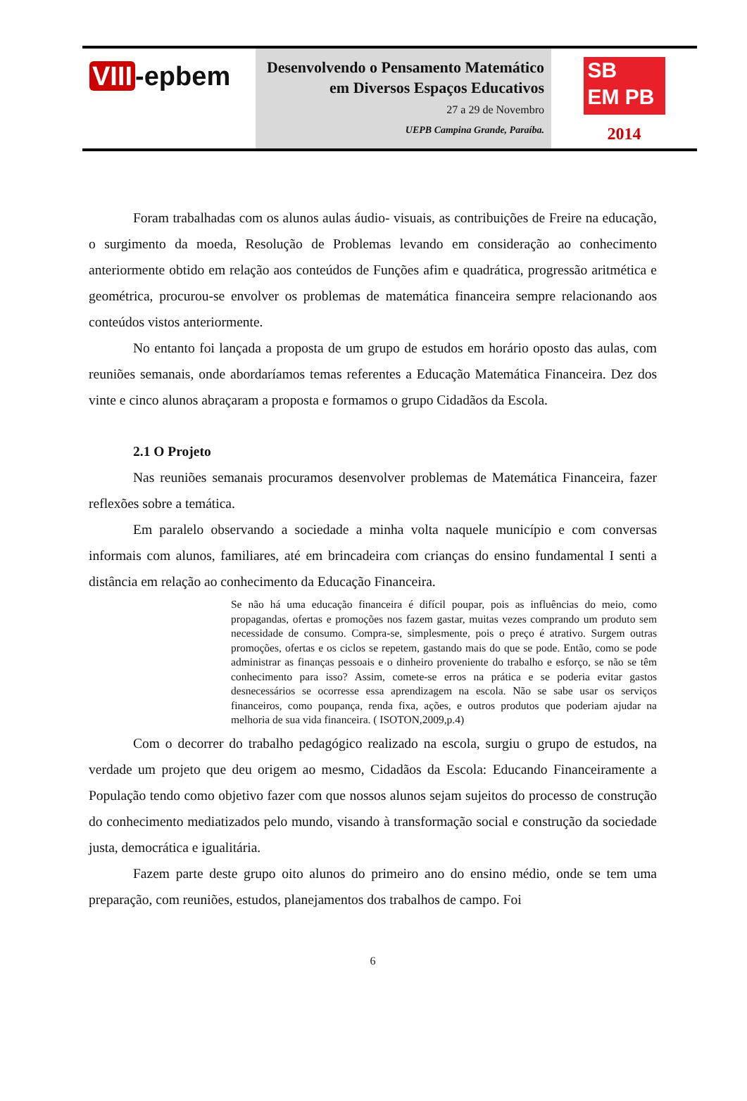VIII -epbem
Desenvolvendo o Pensamento Matemático
em Diversos Espaços Educativos
27 a 29 de Novembro
UEPB Campina Grande, Paraíba.
SB
EM PB
2014
Foram trabalhadas com os alunos aulas áudio- visuais, as contribuições de Freire na educação, o surgimento da moeda, Resolução de Problemas levando em consideração ao conhecimento anteriormente obtido em relação aos conteúdos de Funções afim e quadrática, progressão aritmética e geométrica, procurou-se envolver os problemas de matemática financeira sempre relacionando aos conteúdos vistos anteriormente.
No entanto foi lançada a proposta de um grupo de estudos em horário oposto das aulas, com reuniões semanais, onde abordaríamos temas referentes a Educação Matemática Financeira. Dez dos vinte e cinco alunos abraçaram a proposta e formamos o grupo Cidadãos da Escola.
2.1 O Projeto
Nas reuniões semanais procuramos desenvolver problemas de Matemática Financeira, fazer reflexões sobre a temática.
Em paralelo observando a sociedade a minha volta naquele município e com conversas informais com alunos, familiares, até em brincadeira com crianças do ensino fundamental I senti a distância em relação ao conhecimento da Educação Financeira.
Se não há uma educação financeira é difícil poupar, pois as influências do meio, como propagandas, ofertas e promoções nos fazem gastar, muitas vezes comprando um produto sem necessidade de consumo. Compra-se, simplesmente, pois o preço é atrativo. Surgem outras promoções, ofertas e os ciclos se repetem, gastando mais do que se pode. Então, como se pode administrar as finanças pessoais e o dinheiro proveniente do trabalho e esforço, se não se têm conhecimento para isso? Assim, comete-se erros na prática e se poderia evitar gastos desnecessários se ocorresse essa aprendizagem na escola. Não se sabe usar os serviços financeiros, como poupança, renda fixa, ações, e outros produtos que poderiam ajudar na melhoria de sua vida financeira. ( ISOTON,2009,p.4)
Com o decorrer do trabalho pedagógico realizado na escola, surgiu o grupo de estudos, na verdade um projeto que deu origem ao mesmo, Cidadãos da Escola: Educando Financeiramente a População tendo como objetivo fazer com que nossos alunos sejam sujeitos do processo de construção do conhecimento mediatizados pelo mundo, visando à transformação social e construção da sociedade justa, democrática e igualitária.
Fazem parte deste grupo oito alunos do primeiro ano do ensino médio, onde se tem uma preparação, com reuniões, estudos, planejamentos dos trabalhos de campo. Foi
6